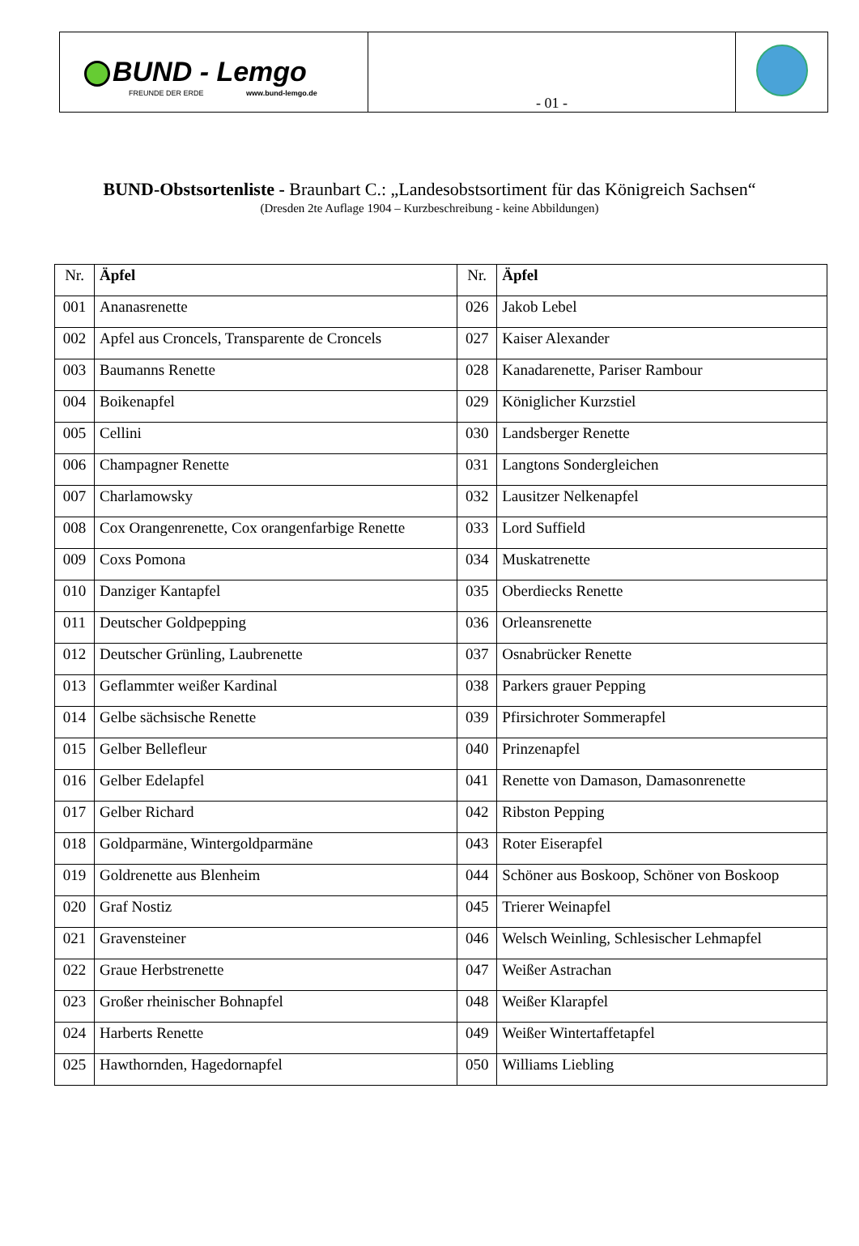| BUND - Lemgo FREUNDE DER ERDE www.bund-lemgo.de | - 01 - | |
BUND-Obstsortenliste - Braunbart C.: „Landesobstsortiment für das Königreich Sachsen“
(Dresden 2te Auflage 1904 – Kurzbeschreibung - keine Abbildungen)
| Nr. | Äpfel | Nr. | Äpfel |
| 001 | Ananasrenette | 026 | Jakob Lebel |
| 002 | Apfel aus Croncels, Transparente de Croncels | 027 | Kaiser Alexander |
| 003 | Baumanns Renette | 028 | Kanadarenette, Pariser Rambour |
| 004 | Boikenapfel | 029 | Königlicher Kurzstiel |
| 005 | Cellini | 030 | Landsberger Renette |
| 006 | Champagner Renette | 031 | Langtons Sondergleichen |
| 007 | Charlamowsky | 032 | Lausitzer Nelkenapfel |
| 008 | Cox Orangenrenette, Cox orangenfarbige Renette | 033 | Lord Suffield |
| 009 | Coxs Pomona | 034 | Muskatrenette |
| 010 | Danziger Kantapfel | 035 | Oberdiecks Renette |
| 011 | Deutscher Goldpepping | 036 | Orleansrenette |
| 012 | Deutscher Grünling, Laubrenette | 037 | Osnabrücker Renette |
| 013 | Geflammter weißer Kardinal | 038 | Parkers grauer Pepping |
| 014 | Gelbe sächsische Renette | 039 | Pfirsichroter Sommerapfel |
| 015 | Gelber Bellefleur | 040 | Prinzenapfel |
| 016 | Gelber Edelapfel | 041 | Renette von Damason, Damasonrenette |
| 017 | Gelber Richard | 042 | Ribston Pepping |
| 018 | Goldparmäne, Wintergoldparmäne | 043 | Roter Eiserapfel |
| 019 | Goldrenette aus Blenheim | 044 | Schöner aus Boskoop, Schöner von Boskoop |
| 020 | Graf Nostiz | 045 | Trierer Weinapfel |
| 021 | Gravensteiner | 046 | Welsch Weinling, Schlesischer Lehmapfel |
| 022 | Graue Herbstrenette | 047 | Weißer Astrachan |
| 023 | Großer rheinischer Bohnapfel | 048 | Weißer Klarapfel |
| 024 | Harberts Renette | 049 | Weißer Wintertaffetapfel |
| 025 | Hawthornden, Hagedornapfel | 050 | Williams Liebling |